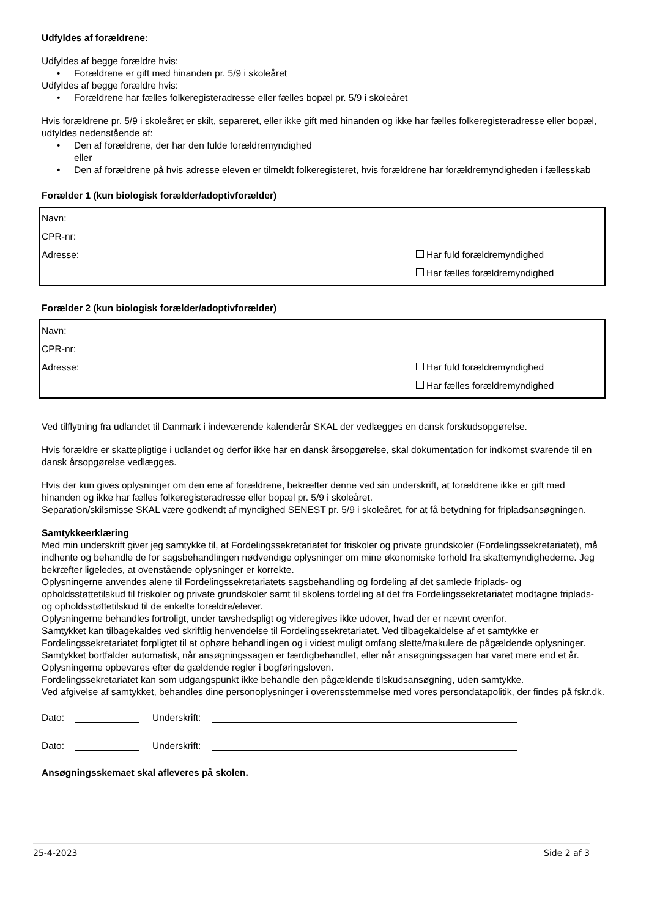Udfyldes af forældrene:
Udfyldes af begge forældre hvis:
• Forældrene er gift med hinanden pr. 5/9 i skoleåret
Udfyldes af begge forældre hvis:
• Forældrene har fælles folkeregisteradresse eller fælles bopæl pr. 5/9 i skoleåret
Hvis forældrene pr. 5/9 i skoleåret er skilt, separeret, eller ikke gift med hinanden og ikke har fælles folkeregisteradresse eller bopæl, udfyldes nedenstående af:
• Den af forældrene, der har den fulde forældremyndighed
eller
• Den af forældrene på hvis adresse eleven er tilmeldt folkeregisteret, hvis forældrene har forældremyndigheden i fællesskab
Forælder 1 (kun biologisk forælder/adoptivforælder)
Navn:
CPR-nr:
Adresse: Har fuld forældremyndighed
Har fælles forældremyndighed
Forælder 2 (kun biologisk forælder/adoptivforælder)
Navn:
CPR-nr:
Adresse: Har fuld forældremyndighed
Har fælles forældremyndighed
Ved tilflytning fra udlandet til Danmark i indeværende kalenderår SKAL der vedlægges en dansk forskudsopgørelse.
Hvis forældre er skattepligtige i udlandet og derfor ikke har en dansk årsopgørelse, skal dokumentation for indkomst svarende til en dansk årsopgørelse vedlægges.
Hvis der kun gives oplysninger om den ene af forældrene, bekræfter denne ved sin underskrift, at forældrene ikke er gift med hinanden og ikke har fælles folkeregisteradresse eller bopæl pr. 5/9 i skoleåret.
Separation/skilsmisse SKAL være godkendt af myndighed SENEST pr. 5/9 i skoleåret, for at få betydning for fripladsansøgningen.
Samtykkeerklæring
Med min underskrift giver jeg samtykke til, at Fordelingssekretariatet for friskoler og private grundskoler (Fordelingssekretariatet), må indhente og behandle de for sagsbehandlingen nødvendige oplysninger om mine økonomiske forhold fra skattemyndighederne. Jeg bekræfter ligeledes, at ovenstående oplysninger er korrekte.
Oplysningerne anvendes alene til Fordelingssekretariatets sagsbehandling og fordeling af det samlede friplads- og opholdsstøttetilskud til friskoler og private grundskoler samt til skolens fordeling af det fra Fordelingssekretariatet modtagne friplads- og opholdsstøttetilskud til de enkelte forældre/elever.
Oplysningerne behandles fortroligt, under tavshedspligt og videregives ikke udover, hvad der er nævnt ovenfor.
Samtykket kan tilbagekaldes ved skriftlig henvendelse til Fordelingssekretariatet. Ved tilbagekaldelse af et samtykke er Fordelingssekretariatet forpligtet til at ophøre behandlingen og i videst muligt omfang slette/makulere de pågældende oplysninger.
Samtykket bortfalder automatisk, når ansøgningssagen er færdigbehandlet, eller når ansøgningssagen har varet mere end et år.
Oplysningerne opbevares efter de gældende regler i bogføringsloven.
Fordelingssekretariatet kan som udgangspunkt ikke behandle den pågældende tilskudsansøgning, uden samtykke.
Ved afgivelse af samtykket, behandles dine personoplysninger i overensstemmelse med vores persondatapolitik, der findes på fskr.dk.
Dato: Underskrift:
Dato: Underskrift:
Ansøgningsskemaet skal afleveres på skolen.
25-4-2023 Side 2 af 3